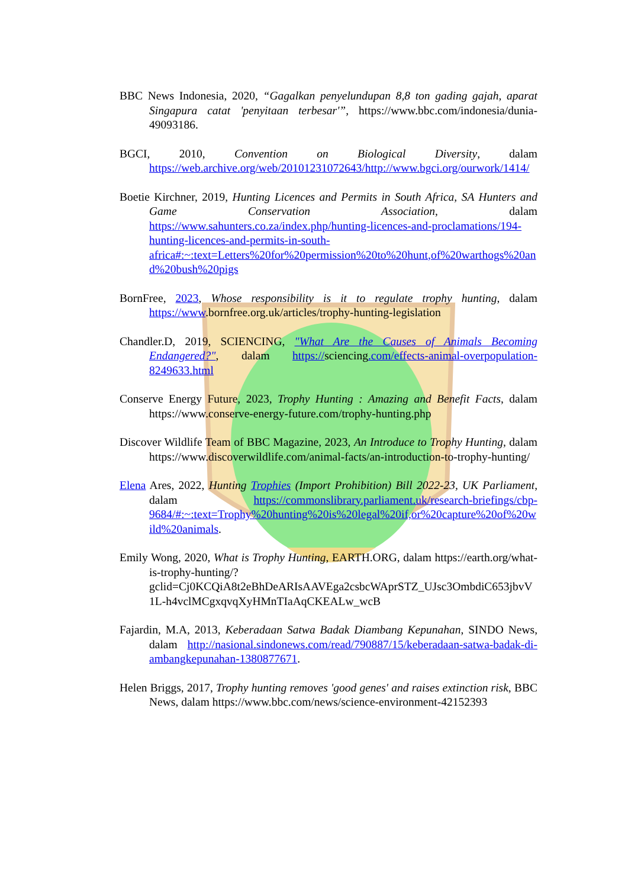BBC News Indonesia, 2020, “Gagalkan penyelundupan 8,8 ton gading gajah, aparat Singapura catat 'penyitaan terbesar'”, https://www.bbc.com/indonesia/dunia-49093186.
BGCI, 2010, Convention on Biological Diversity, dalam https://web.archive.org/web/20101231072643/http://www.bgci.org/ourwork/1414/
Boetie Kirchner, 2019, Hunting Licences and Permits in South Africa, SA Hunters and Game Conservation Association, dalam https://www.sahunters.co.za/index.php/hunting-licences-and-proclamations/194-hunting-licences-and-permits-in-south-africa#:~:text=Letters%20for%20permission%20to%20hunt,of%20warthogs%20and%20bush%20pigs
BornFree, 2023, Whose responsibility is it to regulate trophy hunting, dalam https://www.bornfree.org.uk/articles/trophy-hunting-legislation
Chandler.D, 2019, SCIENCING, "What Are the Causes of Animals Becoming Endangered?", dalam https://sciencing.com/effects-animal-overpopulation-8249633.html
Conserve Energy Future, 2023, Trophy Hunting : Amazing and Benefit Facts, dalam https://www.conserve-energy-future.com/trophy-hunting.php
Discover Wildlife Team of BBC Magazine, 2023, An Introduce to Trophy Hunting, dalam https://www.discoverwildlife.com/animal-facts/an-introduction-to-trophy-hunting/
Elena Ares, 2022, Hunting Trophies (Import Prohibition) Bill 2022-23, UK Parliament, dalam https://commonslibrary.parliament.uk/research-briefings/cbp-9684/#:~:text=Trophy%20hunting%20is%20legal%20if,or%20capture%20of%20wild%20animals.
Emily Wong, 2020, What is Trophy Hunting, EARTH.ORG, dalam https://earth.org/what-is-trophy-hunting/?gclid=Cj0KCQiA8t2eBhDeARIsAAVEga2csbcWAprSTZ_UJsc3OmbdiC653jbvV1L-h4vclMCgxqvqXyHMnTIaAqCKEALw_wcB
Fajardin, M.A, 2013, Keberadaan Satwa Badak Diambang Kepunahan, SINDO News, dalam http://nasional.sindonews.com/read/790887/15/keberadaan-satwa-badak-di-ambangkepunahan-1380877671.
Helen Briggs, 2017, Trophy hunting removes 'good genes' and raises extinction risk, BBC News, dalam https://www.bbc.com/news/science-environment-42152393